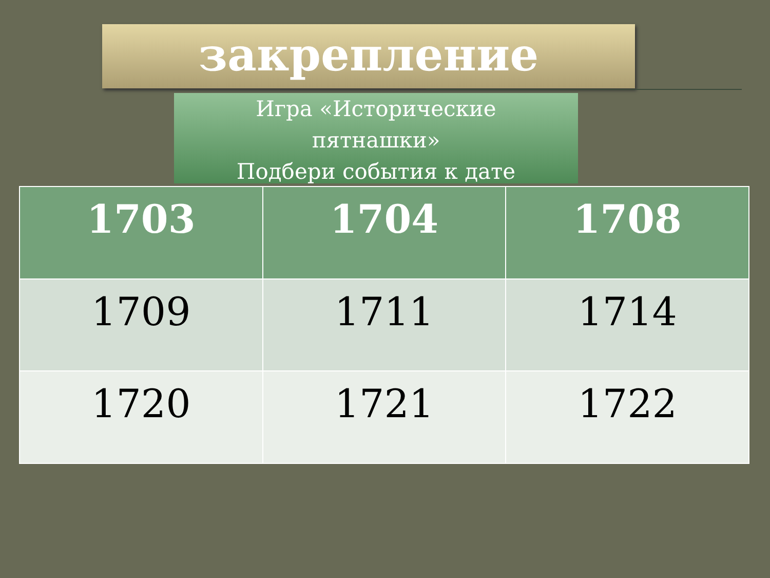закрепление
Игра «Исторические
пятнашки»
Подбери события к дате
| 1703 | 1704 | 1708 |
| --- | --- | --- |
| 1709 | 1711 | 1714 |
| 1720 | 1721 | 1722 |